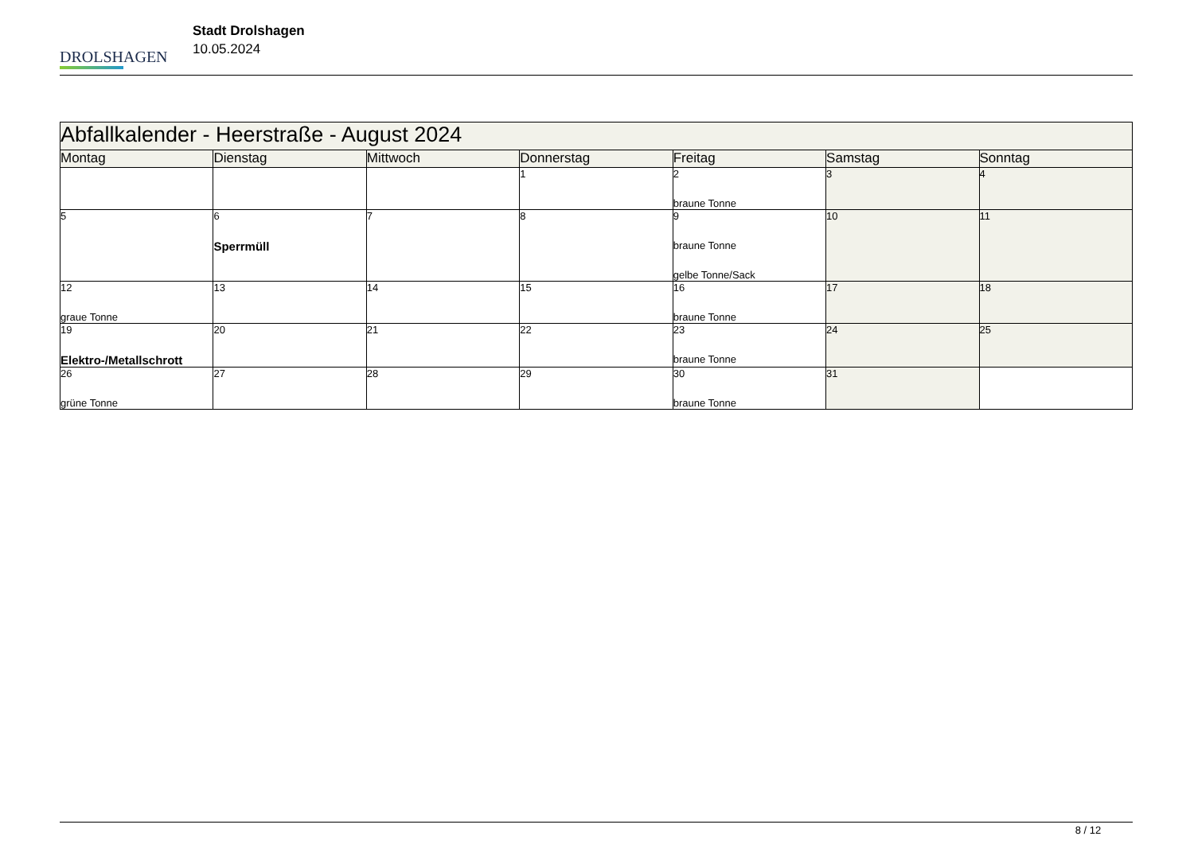DROLSHAGEN
Stadt Drolshagen
10.05.2024
| Abfallkalender - Heerstraße - August 2024 | | | | | | |
| Montag | Dienstag | Mittwoch | Donnerstag | Freitag | Samstag | Sonntag |
| | | | 1 | 2 braune Tonne | 3 | 4 |
| 5 | 6 Sperrmüll | 7 | 8 | 9 braune Tonne gelbe Tonne/Sack | 10 | 11 |
| 12 graue Tonne | 13 | 14 | 15 | 16 braune Tonne | 17 | 18 |
| 19 Elektro-/Metallschrott | 20 | 21 | 22 | 23 braune Tonne | 24 | 25 |
| 26 grüne Tonne | 27 | 28 | 29 | 30 braune Tonne | 31 | |
8 / 12